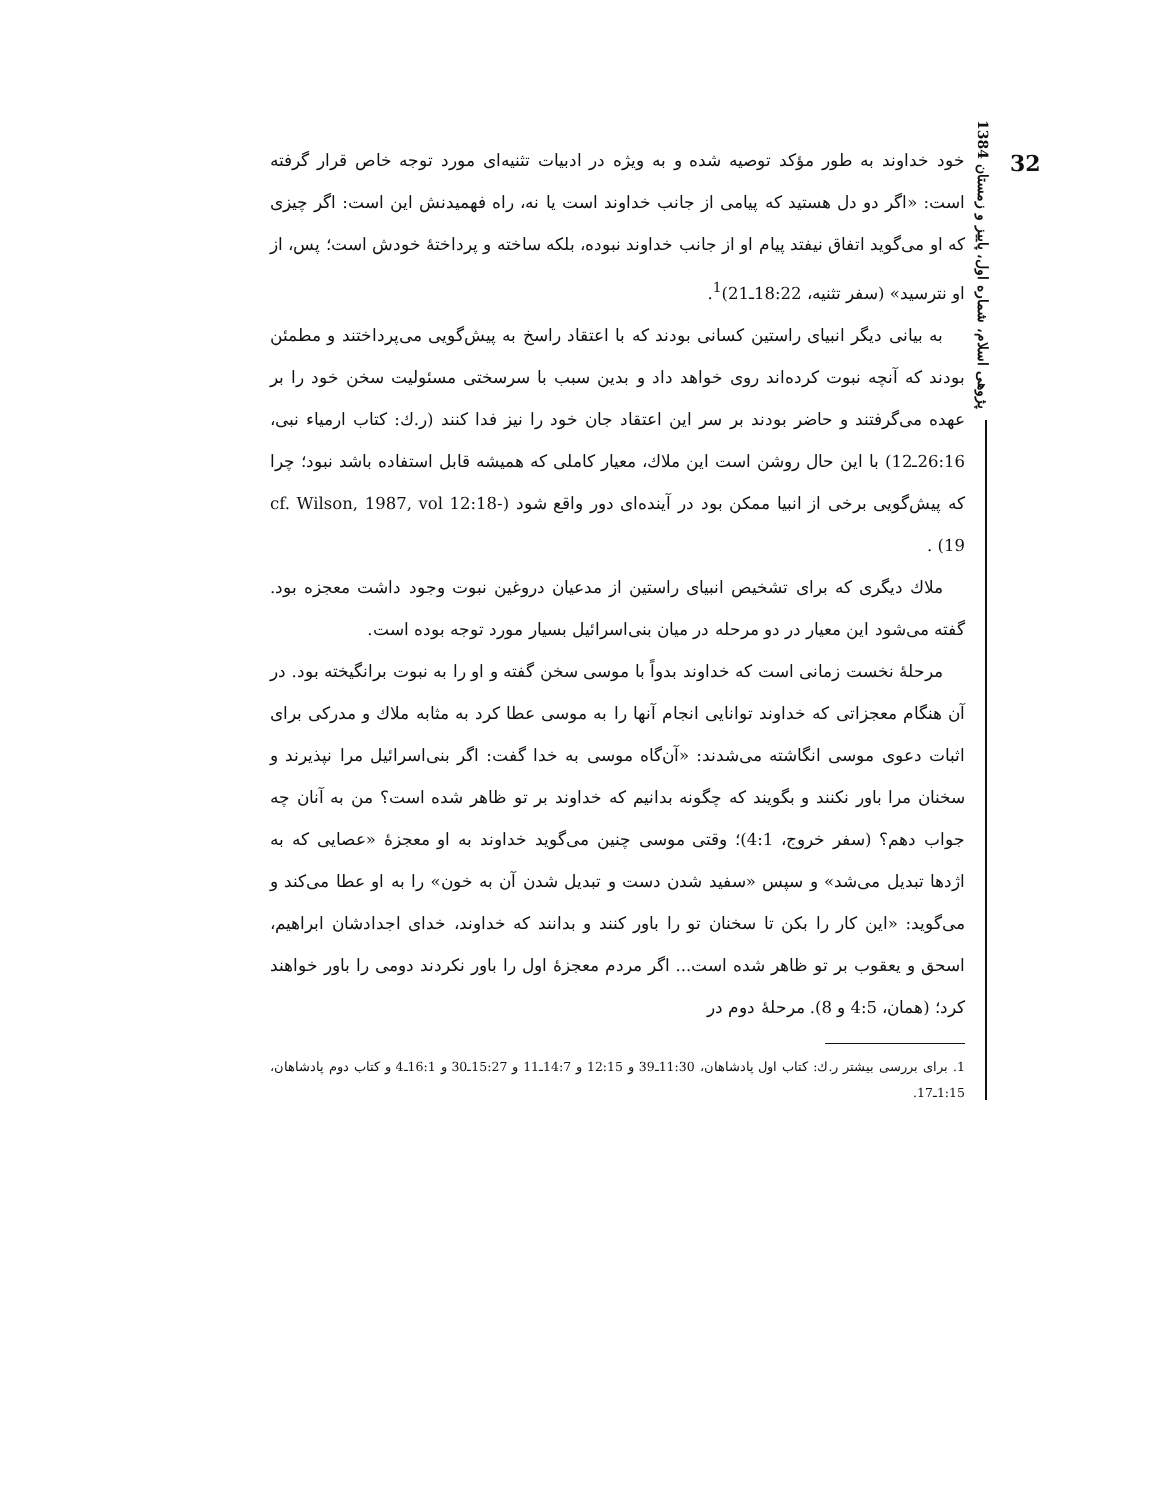32
پژوهی اسلام، شماره اول، پاییز و زمستان 1384
خود خداوند به طور مؤکد توصیه شده و به ویژه در ادبیات تثنیه‌ای مورد توجه خاص قرار گرفته است: «اگر دو دل هستید که پیامی از جانب خداوند است یا نه، راه فهمیدنش این است: اگر چیزی که او می‌گوید اتفاق نیفتد پیام او از جانب خداوند نبوده، بلکه ساخته و پرداختهٔ خودش است؛ پس، از او نترسید» (سفر تثنیه، 18:22ـ21)<sup>1</sup>.
به بیانی دیگر انبیای راستین کسانی بودند که با اعتقاد راسخ به پیش‌گویی می‌پرداختند و مطمئن بودند که آنچه نبوت کرده‌اند روی خواهد داد و بدین سبب با سرسختی مسئولیت سخن خود را بر عهده می‌گرفتند و حاضر بودند بر سر این اعتقاد جان خود را نیز فدا کنند (ر.ك: کتاب ارمیاء نبی، 26:16ـ12) با این حال روشن است این ملاك، معیار کاملی که همیشه قابل استفاده باشد نبود؛ چرا که پیش‌گویی برخی از انبیا ممکن بود در آینده‌ای دور واقع شود (cf. Wilson, 1987, vol 12:18-19) .
ملاك دیگری که برای تشخیص انبیای راستین از مدعیان دروغین نبوت وجود داشت معجزه بود. گفته می‌شود این معیار در دو مرحله در میان بنی‌اسرائیل بسیار مورد توجه بوده است.
مرحلهٔ نخست زمانی است که خداوند بدواً با موسی سخن گفته و او را به نبوت برانگیخته بود. در آن هنگام معجزاتی که خداوند توانایی انجام آنها را به موسی عطا کرد به مثابه ملاك و مدرکی برای اثبات دعوی موسی انگاشته می‌شدند: «آن‌گاه موسی به خدا گفت: اگر بنی‌اسرائیل مرا نپذیرند و سخنان مرا باور نکنند و بگویند که چگونه بدانیم که خداوند بر تو ظاهر شده است؟ من به آنان چه جواب دهم؟ (سفر خروج، 4:1)؛ وقتی موسی چنین می‌گوید خداوند به او معجزهٔ «عصایی که به اژدها تبدیل می‌شد» و سپس «سفید شدن دست و تبدیل شدن آن به خون» را به او عطا می‌کند و می‌گوید: «این کار را بکن تا سخنان تو را باور کنند و بدانند که خداوند، خدای اجدادشان ابراهیم، اسحق و یعقوب بر تو ظاهر شده است... اگر مردم معجزهٔ اول را باور نکردند دومی را باور خواهند کرد؛ (همان، 4:5 و 8). مرحلهٔ دوم در
1. برای بررسی بیشتر ر.ك: کتاب اول پادشاهان، 11:30ـ39 و 12:15 و 14:7ـ11 و 15:27ـ30 و 16:1ـ4 و کتاب دوم پادشاهان، 1:15ـ17.